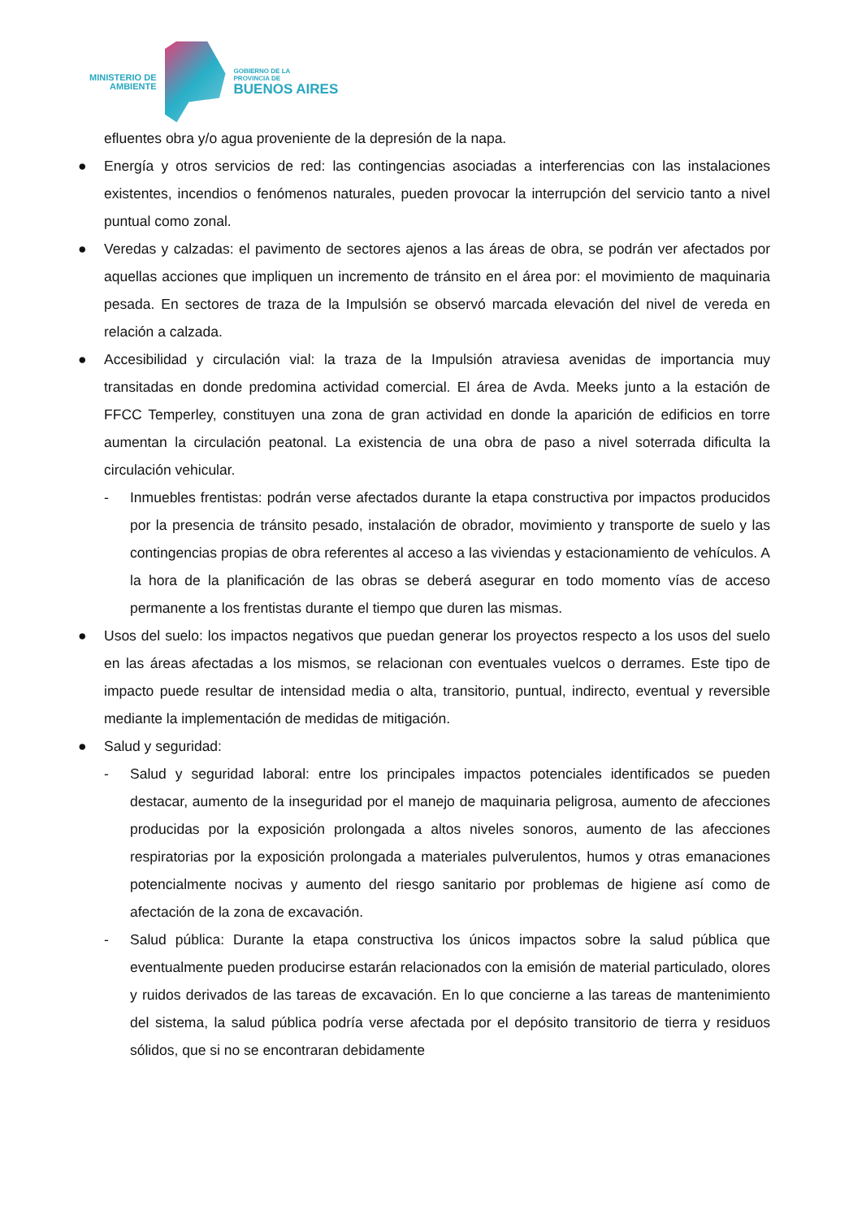MINISTERIO DE
AMBIENTE
GOBIERNO DE LA
PROVINCIA DE
BUENOS AIRES
efluentes obra y/o agua proveniente de la depresión de la napa.
● Energía y otros servicios de red: las contingencias asociadas a interferencias con las instalaciones existentes, incendios o fenómenos naturales, pueden provocar la interrupción del servicio tanto a nivel puntual como zonal.
● Veredas y calzadas: el pavimento de sectores ajenos a las áreas de obra, se podrán ver afectados por aquellas acciones que impliquen un incremento de tránsito en el área por: el movimiento de maquinaria pesada. En sectores de traza de la Impulsión se observó marcada elevación del nivel de vereda en relación a calzada.
● Accesibilidad y circulación vial: la traza de la Impulsión atraviesa avenidas de importancia muy transitadas en donde predomina actividad comercial. El área de Avda. Meeks junto a la estación de FFCC Temperley, constituyen una zona de gran actividad en donde la aparición de edificios en torre aumentan la circulación peatonal. La existencia de una obra de paso a nivel soterrada dificulta la circulación vehicular.
- Inmuebles frentistas: podrán verse afectados durante la etapa constructiva por impactos producidos por la presencia de tránsito pesado, instalación de obrador, movimiento y transporte de suelo y las contingencias propias de obra referentes al acceso a las viviendas y estacionamiento de vehículos. A la hora de la planificación de las obras se deberá asegurar en todo momento vías de acceso permanente a los frentistas durante el tiempo que duren las mismas.
● Usos del suelo: los impactos negativos que puedan generar los proyectos respecto a los usos del suelo en las áreas afectadas a los mismos, se relacionan con eventuales vuelcos o derrames. Este tipo de impacto puede resultar de intensidad media o alta, transitorio, puntual, indirecto, eventual y reversible mediante la implementación de medidas de mitigación.
● Salud y seguridad:
- Salud y seguridad laboral: entre los principales impactos potenciales identificados se pueden destacar, aumento de la inseguridad por el manejo de maquinaria peligrosa, aumento de afecciones producidas por la exposición prolongada a altos niveles sonoros, aumento de las afecciones respiratorias por la exposición prolongada a materiales pulverulentos, humos y otras emanaciones potencialmente nocivas y aumento del riesgo sanitario por problemas de higiene así como de afectación de la zona de excavación.
- Salud pública: Durante la etapa constructiva los únicos impactos sobre la salud pública que eventualmente pueden producirse estarán relacionados con la emisión de material particulado, olores y ruidos derivados de las tareas de excavación. En lo que concierne a las tareas de mantenimiento del sistema, la salud pública podría verse afectada por el depósito transitorio de tierra y residuos sólidos, que si no se encontraran debidamente